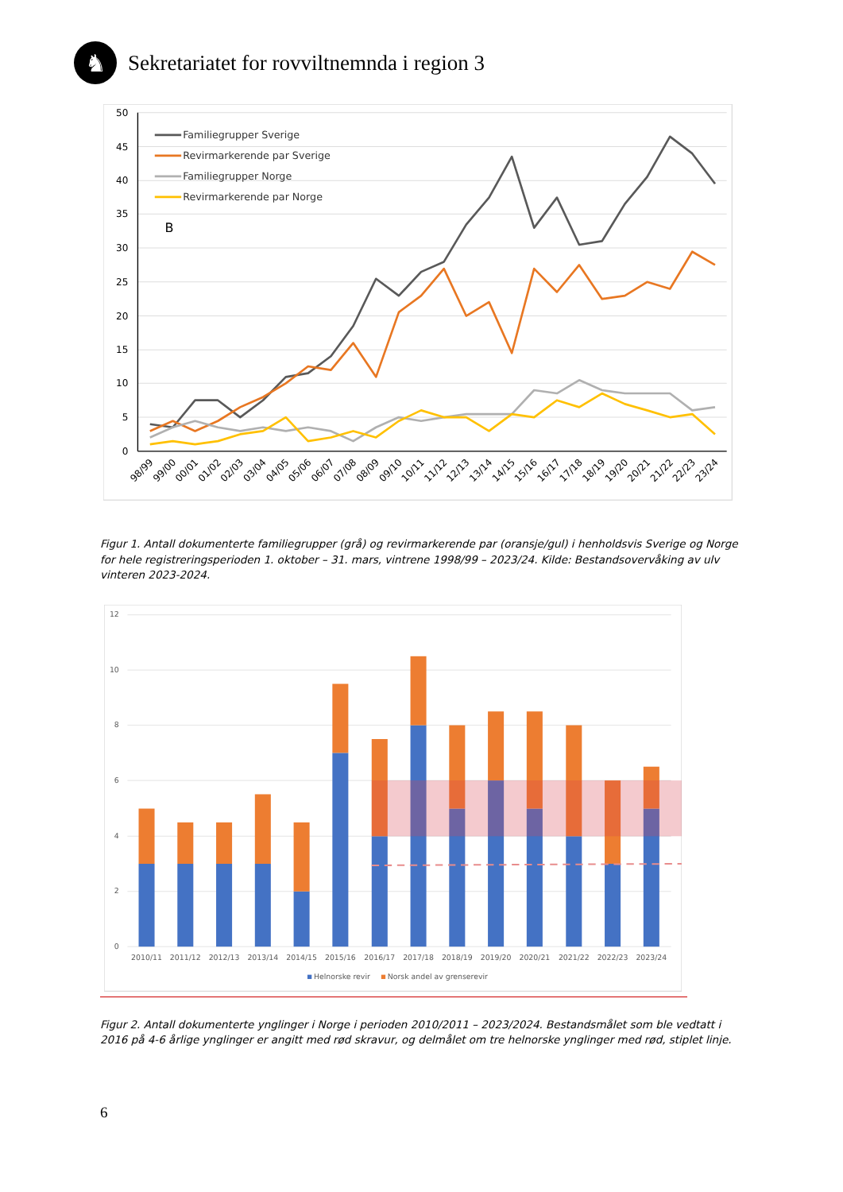♞
Sekretariatet for rovviltnemnda i region 3
50
45
40
35
30
25
20
15
10
5
0
98/99
99/00
00/01
01/02
02/03
03/04
04/05
05/06
06/07
07/08
08/09
09/10
10/11
11/12
12/13
13/14
14/15
15/16
16/17
17/18
18/19
19/20
20/21
21/22
22/23
23/24
Familiegrupper Sverige
Revirmarkerende par Sverige
Familiegrupper Norge
Revirmarkerende par Norge
B
Figur 1. Antall dokumenterte familiegrupper (grå) og revirmarkerende par (oransje/gul) i henholdsvis Sverige og Norge for hele registreringsperioden 1. oktober – 31. mars, vintrene 1998/99 – 2023/24. Kilde: Bestandsovervåking av ulv vinteren 2023-2024.
12
10
8
6
4
2
0
2010/11
2011/12
2012/13
2013/14
2014/15
2015/16
2016/17
2017/18
2018/19
2019/20
2020/21
2021/22
2022/23
2023/24
Helnorske revir
Norsk andel av grenserevir
Figur 2. Antall dokumenterte ynglinger i Norge i perioden 2010/2011 – 2023/2024. Bestandsmålet som ble vedtatt i 2016 på 4-6 årlige ynglinger er angitt med rød skravur, og delmålet om tre helnorske ynglinger med rød, stiplet linje.
6